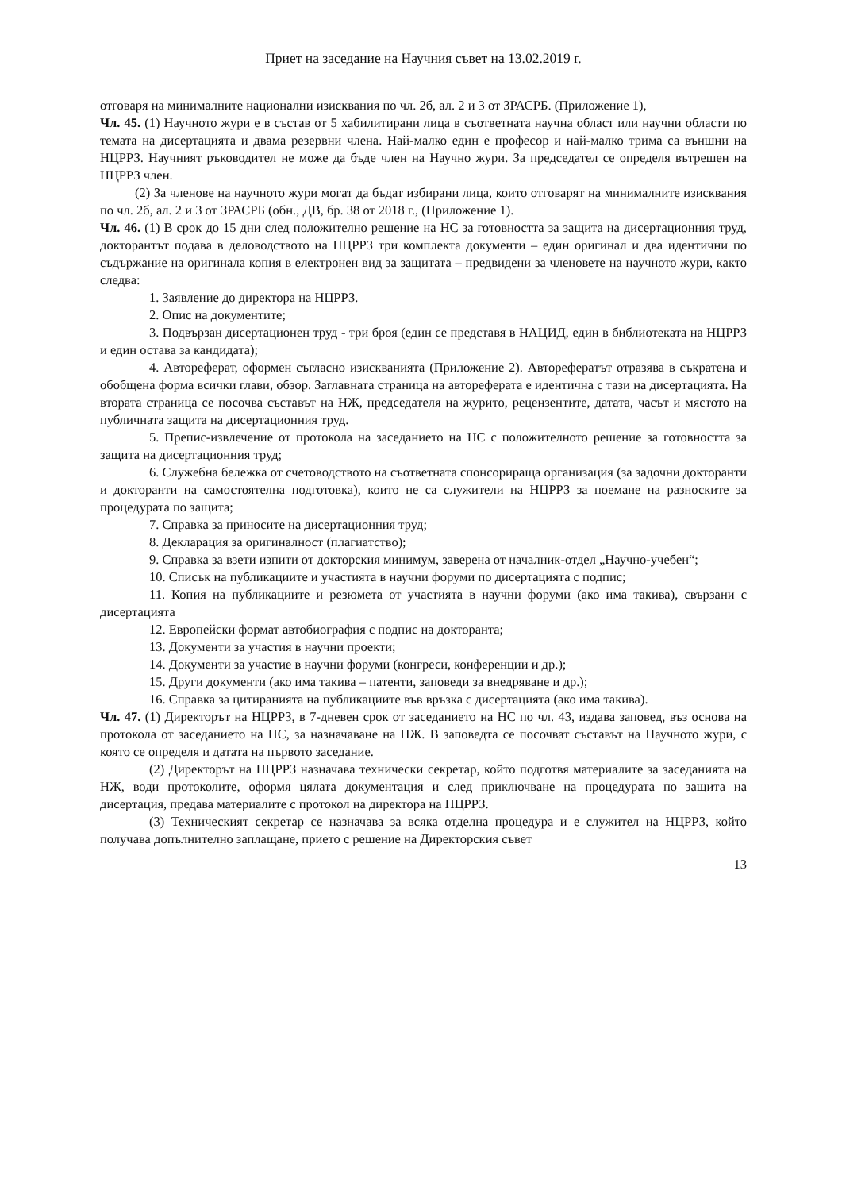Приет на заседание на Научния съвет на 13.02.2019 г.
отговаря на минималните национални изисквания по чл. 2б, ал. 2 и 3 от ЗРАСРБ. (Приложение 1),
Чл. 45. (1) Научното жури е в състав от 5 хабилитирани лица в съответната научна област или научни области по темата на дисертацията и двама резервни члена. Най-малко един е професор и най-малко трима са външни на НЦРРЗ. Научният ръководител не може да бъде член на Научно жури. За председател се определя вътрешен на НЦРРЗ член.
(2) За членове на научното жури могат да бъдат избирани лица, които отговарят на минималните изисквания по чл. 2б, ал. 2 и 3 от ЗРАСРБ (обн., ДВ, бр. 38 от 2018 г., (Приложение 1).
Чл. 46. (1) В срок до 15 дни след положително решение на НС за готовността за защита на дисертационния труд, докторантът подава в деловодството на НЦРРЗ три комплекта документи – един оригинал и два идентични по съдържание на оригинала копия в електронен вид за защитата – предвидени за членовете на научното жури, както следва:
1. Заявление до директора на НЦРРЗ.
2. Опис на документите;
3. Подвързан дисертационен труд - три броя (един се представя в НАЦИД, един в библиотеката на НЦРРЗ и един остава за кандидата);
4. Автореферат, оформен съгласно изискванията (Приложение 2). Авторефератът отразява в съкратена и обобщена форма всички глави, обзор. Заглавната страница на автореферата е идентична с тази на дисертацията. На втората страница се посочва съставът на НЖ, председателя на журито, рецензентите, датата, часът и мястото на публичната защита на дисертационния труд.
5. Препис-извлечение от протокола на заседанието на НС с положителното решение за готовността за защита на дисертационния труд;
6. Служебна бележка от счетоводството на съответната спонсорираща организация (за задочни докторанти и докторанти на самостоятелна подготовка), които не са служители на НЦРРЗ за поемане на разноските за процедурата по защита;
7. Справка за приносите на дисертационния труд;
8. Декларация за оригиналност (плагиатство);
9. Справка за взети изпити от докторския минимум, заверена от началник-отдел „Научно-учебен“;
10. Списък на публикациите и участията в научни форуми по дисертацията с подпис;
11. Копия на публикациите и резюмета от участията в научни форуми (ако има такива), свързани с дисертацията
12. Европейски формат автобиография с подпис на докторанта;
13. Документи за участия в научни проекти;
14. Документи за участие в научни форуми (конгреси, конференции и др.);
15. Други документи (ако има такива – патенти, заповеди за внедряване и др.);
16. Справка за цитиранията на публикациите във връзка с дисертацията (ако има такива).
Чл. 47. (1) Директорът на НЦРРЗ, в 7-дневен срок от заседанието на НС по чл. 43, издава заповед, въз основа на протокола от заседанието на НС, за назначаване на НЖ. В заповедта се посочват съставът на Научното жури, с която се определя и датата на първото заседание.
(2) Директорът на НЦРРЗ назначава технически секретар, който подготвя материалите за заседанията на НЖ, води протоколите, оформя цялата документация и след приключване на процедурата по защита на дисертация, предава материалите с протокол на директора на НЦРРЗ.
(3) Техническият секретар се назначава за всяка отделна процедура и е служител на НЦРРЗ, който получава допълнително заплащане, прието с решение на Директорския съвет
13